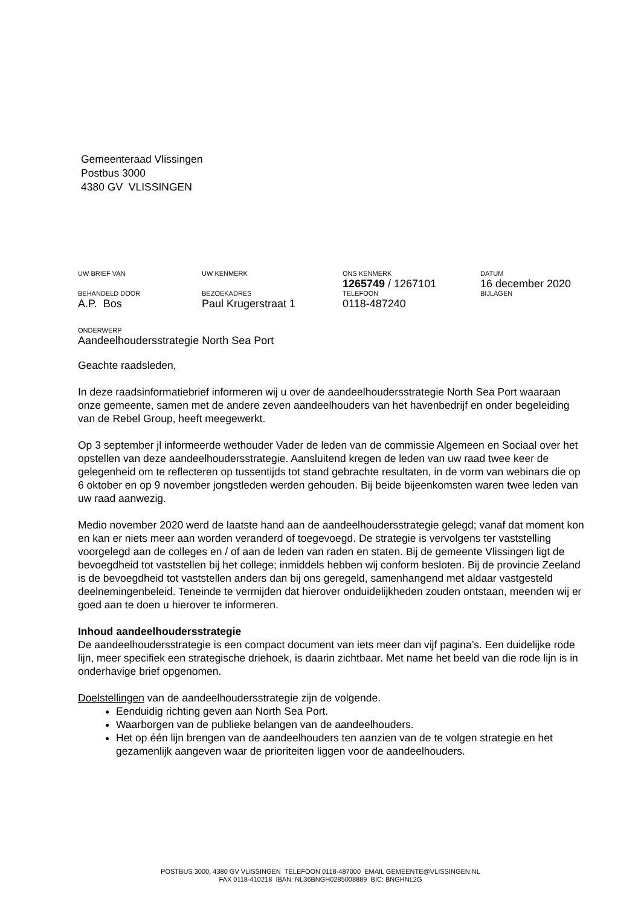Gemeenteraad Vlissingen
Postbus 3000
4380 GV VLISSINGEN
UW BRIEF VAN
UW KENMERK
ONS KENMERK
1265749 / 1267101
DATUM
16 december 2020
BEHANDELD DOOR
A.P. Bos
BEZOEKADRES
Paul Krugerstraat 1
TELEFOON
0118-487240
BIJLAGEN
ONDERWERP
Aandeelhoudersstrategie North Sea Port
Geachte raadsleden,
In deze raadsinformatiebrief informeren wij u over de aandeelhoudersstrategie North Sea Port waaraan onze gemeente, samen met de andere zeven aandeelhouders van het havenbedrijf en onder begeleiding van de Rebel Group, heeft meegewerkt.
Op 3 september jl informeerde wethouder Vader de leden van de commissie Algemeen en Sociaal over het opstellen van deze aandeelhoudersstrategie. Aansluitend kregen de leden van uw raad twee keer de gelegenheid om te reflecteren op tussentijds tot stand gebrachte resultaten, in de vorm van webinars die op 6 oktober en op 9 november jongstleden werden gehouden. Bij beide bijeenkomsten waren twee leden van uw raad aanwezig.
Medio november 2020 werd de laatste hand aan de aandeelhoudersstrategie gelegd; vanaf dat moment kon en kan er niets meer aan worden veranderd of toegevoegd. De strategie is vervolgens ter vaststelling voorgelegd aan de colleges en / of aan de leden van raden en staten. Bij de gemeente Vlissingen ligt de bevoegdheid tot vaststellen bij het college; inmiddels hebben wij conform besloten. Bij de provincie Zeeland is de bevoegdheid tot vaststellen anders dan bij ons geregeld, samenhangend met aldaar vastgesteld deelnemingenbeleid. Teneinde te vermijden dat hierover onduidelijkheden zouden ontstaan, meenden wij er goed aan te doen u hierover te informeren.
Inhoud aandeelhoudersstrategie
De aandeelhoudersstrategie is een compact document van iets meer dan vijf pagina’s. Een duidelijke rode lijn, meer specifiek een strategische driehoek, is daarin zichtbaar. Met name het beeld van die rode lijn is in onderhavige brief opgenomen.
Doelstellingen van de aandeelhoudersstrategie zijn de volgende.
Eenduidig richting geven aan North Sea Port.
Waarborgen van de publieke belangen van de aandeelhouders.
Het op één lijn brengen van de aandeelhouders ten aanzien van de te volgen strategie en het gezamenlijk aangeven waar de prioriteiten liggen voor de aandeelhouders.
POSTBUS 3000, 4380 GV VLISSINGEN TELEFOON 0118-487000 EMAIL GEMEENTE@VLISSINGEN.NL
FAX 0118-410218 IBAN: NL36BNGH0285008889 BIC: BNGHNL2G